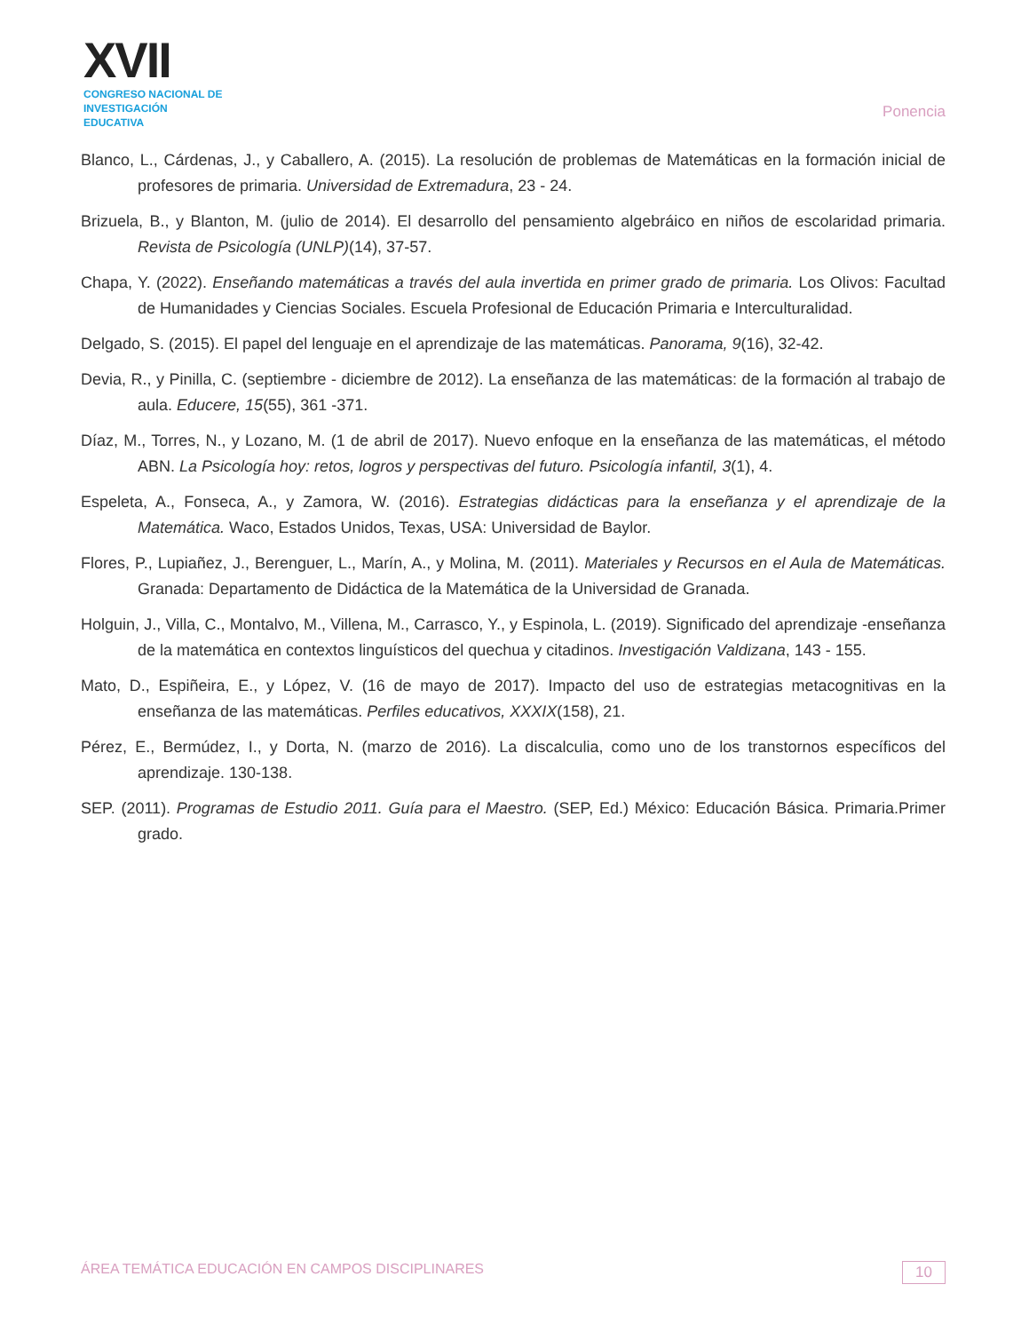XVII
CONGRESO NACIONAL DE
INVESTIGACIÓN EDUCATIVA
Ponencia
Blanco, L., Cárdenas, J., y Caballero, A. (2015). La resolución de problemas de Matemáticas en la formación inicial de profesores de primaria. Universidad de Extremadura, 23 - 24.
Brizuela, B., y Blanton, M. (julio de 2014). El desarrollo del pensamiento algebráico en niños de escolaridad primaria. Revista de Psicología (UNLP)(14), 37-57.
Chapa, Y. (2022). Enseñando matemáticas a través del aula invertida en primer grado de primaria. Los Olivos: Facultad de Humanidades y Ciencias Sociales. Escuela Profesional de Educación Primaria e Interculturalidad.
Delgado, S. (2015). El papel del lenguaje en el aprendizaje de las matemáticas. Panorama, 9(16), 32-42.
Devia, R., y Pinilla, C. (septiembre - diciembre de 2012). La enseñanza de las matemáticas: de la formación al trabajo de aula. Educere, 15(55), 361 -371.
Díaz, M., Torres, N., y Lozano, M. (1 de abril de 2017). Nuevo enfoque en la enseñanza de las matemáticas, el método ABN. La Psicología hoy: retos, logros y perspectivas del futuro. Psicología infantil, 3(1), 4.
Espeleta, A., Fonseca, A., y Zamora, W. (2016). Estrategias didácticas para la enseñanza y el aprendizaje de la Matemática. Waco, Estados Unidos, Texas, USA: Universidad de Baylor.
Flores, P., Lupiañez, J., Berenguer, L., Marín, A., y Molina, M. (2011). Materiales y Recursos en el Aula de Matemáticas. Granada: Departamento de Didáctica de la Matemática de la Universidad de Granada.
Holguin, J., Villa, C., Montalvo, M., Villena, M., Carrasco, Y., y Espinola, L. (2019). Significado del aprendizaje -enseñanza de la matemática en contextos linguísticos del quechua y citadinos. Investigación Valdizana, 143 - 155.
Mato, D., Espiñeira, E., y López, V. (16 de mayo de 2017). Impacto del uso de estrategias metacognitivas en la enseñanza de las matemáticas. Perfiles educativos, XXXIX(158), 21.
Pérez, E., Bermúdez, I., y Dorta, N. (marzo de 2016). La discalculia, como uno de los transtornos específicos del aprendizaje. 130-138.
SEP. (2011). Programas de Estudio 2011. Guía para el Maestro. (SEP, Ed.) México: Educación Básica. Primaria.Primer grado.
ÁREA TEMÁTICA EDUCACIÓN EN CAMPOS DISCIPLINARES 10